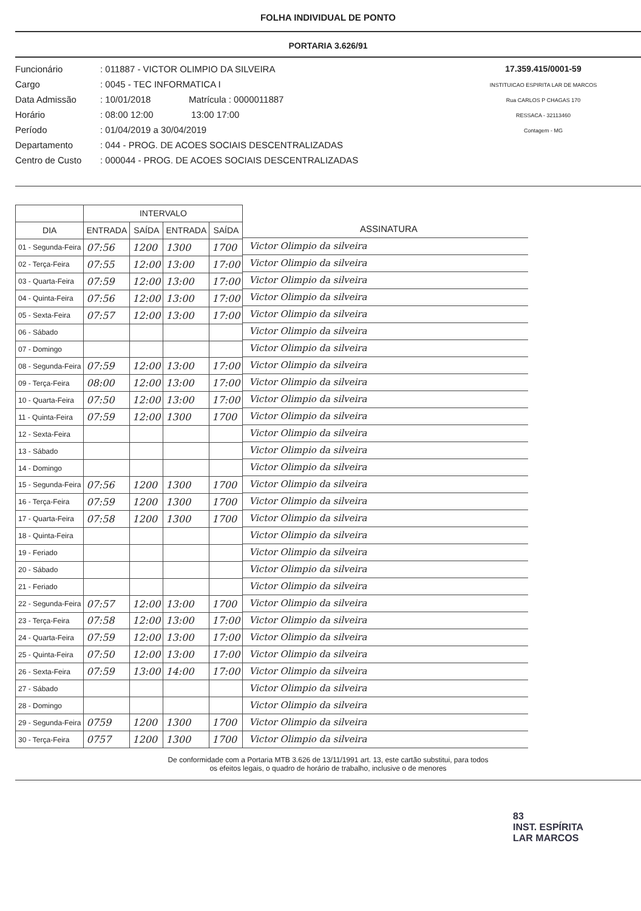FOLHA INDIVIDUAL DE PONTO
PORTARIA 3.626/91
Funcionário: 011887 - VICTOR OLIMPIO DA SILVEIRA
Cargo: 0045 - TEC INFORMATICA I
Data Admissão: 10/01/2018 Matrícula : 0000011887
Horário: 08:00 12:00 13:00 17:00
Período: 01/04/2019 a 30/04/2019
Departamento: 044 - PROG. DE ACOES SOCIAIS DESCENTRALIZADAS
Centro de Custo: 000044 - PROG. DE ACOES SOCIAIS DESCENTRALIZADAS
17.359.415/0001-59
INSTITUICAO ESPIRITA LAR DE MARCOS
Rua CARLOS P CHAGAS 170
RESSACA - 32113460
Contagem - MG
| | INTERVALO | | | |
| --- | --- | --- | --- | --- |
| DIA | ENTRADA | SAÍDA | ENTRADA | SAÍDA |
| 01 - Segunda-Feira | 07:56 | 1200 | 1300 | 1700 |
| 02 - Terça-Feira | 07:55 | 12:00 | 13:00 | 17:00 |
| 03 - Quarta-Feira | 07:59 | 12:00 | 13:00 | 17:00 |
| 04 - Quinta-Feira | 07:56 | 12:00 | 13:00 | 17:00 |
| 05 - Sexta-Feira | 07:57 | 12:00 | 13:00 | 17:00 |
| 06 - Sábado | | | | |
| 07 - Domingo | | | | |
| 08 - Segunda-Feira | 07:59 | 12:00 | 13:00 | 17:00 |
| 09 - Terça-Feira | 08:00 | 12:00 | 13:00 | 17:00 |
| 10 - Quarta-Feira | 07:50 | 12:00 | 13:00 | 17:00 |
| 11 - Quinta-Feira | 07:59 | 12:00 | 1300 | 1700 |
| 12 - Sexta-Feira | | | | |
| 13 - Sábado | | | | |
| 14 - Domingo | | | | |
| 15 - Segunda-Feira | 07:56 | 1200 | 1300 | 1700 |
| 16 - Terça-Feira | 07:59 | 1200 | 1300 | 1700 |
| 17 - Quarta-Feira | 07:58 | 1200 | 1300 | 1700 |
| 18 - Quinta-Feira | | | | |
| 19 - Feriado | | | | |
| 20 - Sábado | | | | |
| 21 - Feriado | | | | |
| 22 - Segunda-Feira | 07:57 | 12:00 | 13:00 | 1700 |
| 23 - Terça-Feira | 07:58 | 12:00 | 13:00 | 17:00 |
| 24 - Quarta-Feira | 07:59 | 12:00 | 13:00 | 17:00 |
| 25 - Quinta-Feira | 07:50 | 12:00 | 13:00 | 17:00 |
| 26 - Sexta-Feira | 07:59 | 13:00 | 14:00 | 17:00 |
| 27 - Sábado | | | | |
| 28 - Domingo | | | | |
| 29 - Segunda-Feira | 0759 | 1200 | 1300 | 1700 |
| 30 - Terça-Feira | 0757 | 1200 | 1300 | 1700 |
ASSINATURA
Victor Olimpio da silveira
Victor Olimpio da silveira
Victor Olimpio da silveira
Victor Olimpio da silveira
Victor Olimpio da silveira
Victor Olimpio da silveira
Victor Olimpio da silveira
Victor Olimpio da silveira
Victor Olimpio da silveira
Victor Olimpio da silveira
Victor Olimpio da silveira
Victor Olimpio da silveira
Victor Olimpio da silveira
Victor Olimpio da silveira
Victor Olimpio da silveira
Victor Olimpio da silveira
Victor Olimpio da silveira
Victor Olimpio da silveira
Victor Olimpio da silveira
Victor Olimpio da silveira
Victor Olimpio da silveira
Victor Olimpio da silveira
Victor Olimpio da silveira
Victor Olimpio da silveira
Victor Olimpio da silveira
Victor Olimpio da silveira
Victor Olimpio da silveira
Victor Olimpio da silveira
Victor Olimpio da silveira
Victor Olimpio da silveira
De conformidade com a Portaria MTB 3.626 de 13/11/1991 art. 13, este cartão substitui, para todos
os efeitos legais, o quadro de horário de trabalho, inclusive o de menores
83
INST. ESPÍRITA
LAR MARCOS